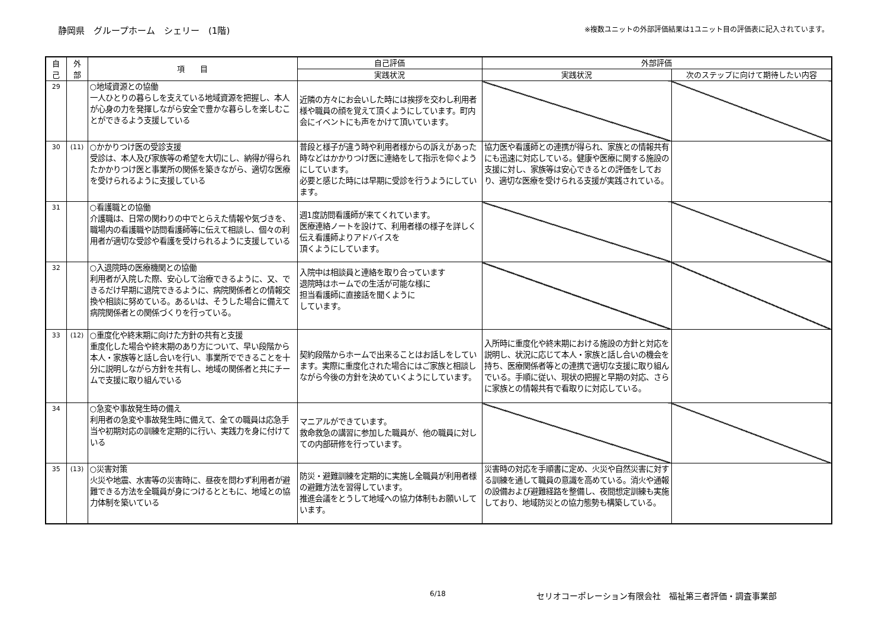静岡県　グループホーム　シェリー　(1階)
※複数ユニットの外部評価結果は1ユニット目の評価表に記入されています。
| 自 己 | 外 部 | 項 目 | 自己評価 | 外部評価 | |
| --- | --- | --- | --- | --- | --- |
| | | | 実践状況 | 実践状況 | 次のステップに向けて期待したい内容 |
| 29 | | ○地域資源との協働 一人ひとりの暮らしを支えている地域資源を把握し、本人が心身の力を発揮しながら安全で豊かな暮らしを楽しむことができるよう支援している | 近隣の方々にお会いした時には挨拶を交わし利用者様や職員の顔を覚えて頂くようにしています。町内会にイベントにも声をかけて頂いています。 | | |
| 30 | (11) | ○かかりつけ医の受診支援 受診は、本人及び家族等の希望を大切にし、納得が得られたかかりつけ医と事業所の関係を築きながら、適切な医療を受けられるように支援している | 普段と様子が違う時や利用者様からの訴えがあった時などはかかりつけ医に連絡をして指示を仰ぐようにしています。 必要と感じた時には早期に受診を行うようにしています。 | 協力医や看護師との連携が得られ、家族との情報共有にも迅速に対応している。健康や医療に関する施設の支援に対し、家族等は安心できるとの評価をしており、適切な医療を受けられる支援が実践されている。 | |
| 31 | | ○看護職との協働 介護職は、日常の関わりの中でとらえた情報や気づきを、職場内の看護職や訪問看護師等に伝えて相談し、個々の利用者が適切な受診や看護を受けられるように支援している | 週1度訪問看護師が来てくれています。 医療連絡ノートを設けて、利用者様の様子を詳しく伝え看護師よりアドバイスを 頂くようにしています。 | | |
| 32 | | ○入退院時の医療機関との協働 利用者が入院した際、安心して治療できるように、又、できるだけ早期に退院できるように、病院関係者との情報交換や相談に努めている。あるいは、そうした場合に備えて病院関係者との関係づくりを行っている。 | 入院中は相談員と連絡を取り合っています 退院時はホームでの生活が可能な様に 担当看護師に直接話を聞くように しています。 | | |
| 33 | (12) | ○重度化や終末期に向けた方針の共有と支援 重度化した場合や終末期のあり方について、早い段階から本人・家族等と話し合いを行い、事業所でできることを十分に説明しながら方針を共有し、地域の関係者と共にチームで支援に取り組んでいる | 契約段階からホームで出来ることはお話しをしています。実際に重度化された場合にはご家族と相談しながら今後の方針を決めていくようにしています。 | 入所時に重度化や終末期における施設の方針と対応を説明し、状況に応じて本人・家族と話し合いの機会を持ち、医療関係者等との連携で適切な支援に取り組んでいる。手順に従い、現状の把握と早期の対応、さらに家族との情報共有で看取りに対応している。 | |
| 34 | | ○急変や事故発生時の備え 利用者の急変や事故発生時に備えて、全ての職員は応急手当や初期対応の訓練を定期的に行い、実践力を身に付けている | マニアルができています。 救命救急の講習に参加した職員が、他の職員に対しての内部研修を行っています。 | | |
| 35 | (13) | ○災害対策 火災や地震、水害等の災害時に、昼夜を問わず利用者が避難できる方法を全職員が身につけるとともに、地域との協力体制を築いている | 防災・避難訓練を定期的に実施し全職員が利用者様の避難方法を習得しています。 推進会議をとうして地域への協力体制もお願いしています。 | 災害時の対応を手順書に定め、火災や自然災害に対する訓練を通して職員の意識を高めている。消火や通報の設備および避難経路を整備し、夜間想定訓練も実施しており、地域防災との協力態勢も構築している。 | |
6/18
セリオコーポレーション有限会社　福祉第三者評価・調査事業部